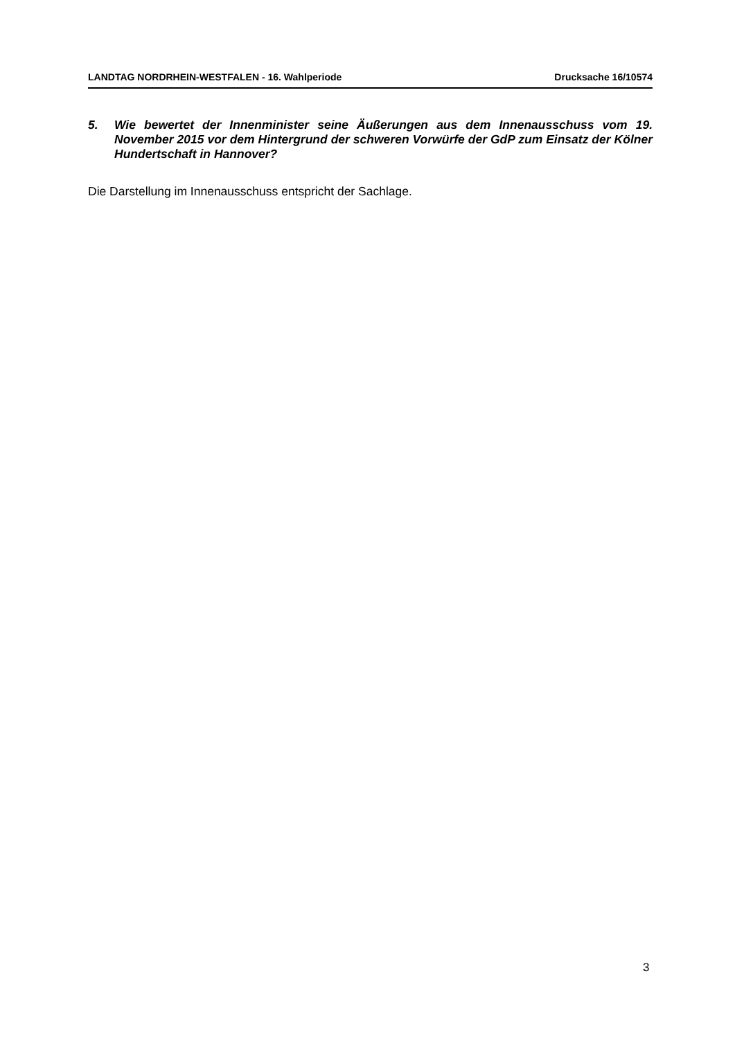LANDTAG NORDRHEIN-WESTFALEN - 16. Wahlperiode Drucksache 16/10574
5. Wie bewertet der Innenminister seine Äußerungen aus dem Innenausschuss vom 19. November 2015 vor dem Hintergrund der schweren Vorwürfe der GdP zum Einsatz der Kölner Hundertschaft in Hannover?
Die Darstellung im Innenausschuss entspricht der Sachlage.
3